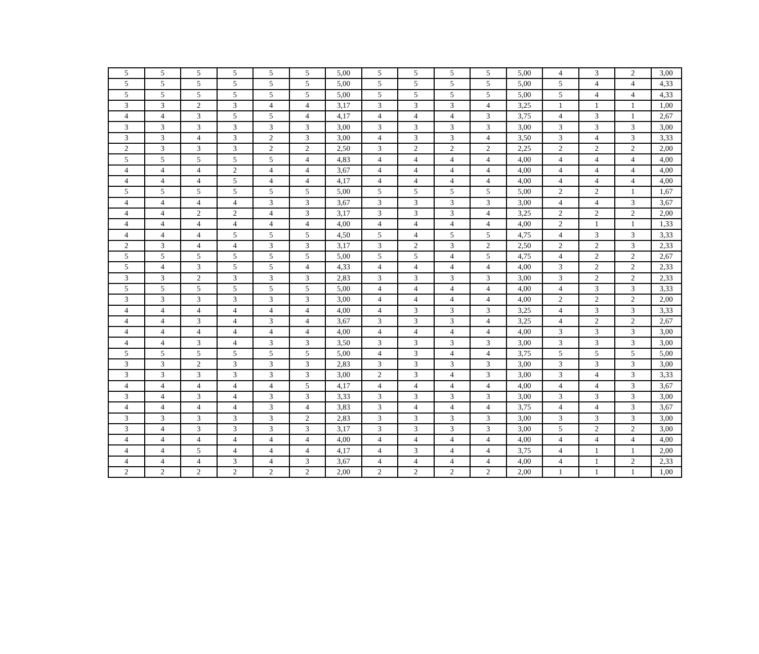| 5 | 5 | 5 | 5 | 5 | 5 | 5,00 | 5 | 5 | 5 | 5 | 5,00 | 4 | 3 | 2 | 3,00 |
| 5 | 5 | 5 | 5 | 5 | 5 | 5,00 | 5 | 5 | 5 | 5 | 5,00 | 5 | 4 | 4 | 4,33 |
| 5 | 5 | 5 | 5 | 5 | 5 | 5,00 | 5 | 5 | 5 | 5 | 5,00 | 5 | 4 | 4 | 4,33 |
| 3 | 3 | 2 | 3 | 4 | 4 | 3,17 | 3 | 3 | 3 | 4 | 3,25 | 1 | 1 | 1 | 1,00 |
| 4 | 4 | 3 | 5 | 5 | 4 | 4,17 | 4 | 4 | 4 | 3 | 3,75 | 4 | 3 | 1 | 2,67 |
| 3 | 3 | 3 | 3 | 3 | 3 | 3,00 | 3 | 3 | 3 | 3 | 3,00 | 3 | 3 | 3 | 3,00 |
| 3 | 3 | 4 | 3 | 2 | 3 | 3,00 | 4 | 3 | 3 | 4 | 3,50 | 3 | 4 | 3 | 3,33 |
| 2 | 3 | 3 | 3 | 2 | 2 | 2,50 | 3 | 2 | 2 | 2 | 2,25 | 2 | 2 | 2 | 2,00 |
| 5 | 5 | 5 | 5 | 5 | 4 | 4,83 | 4 | 4 | 4 | 4 | 4,00 | 4 | 4 | 4 | 4,00 |
| 4 | 4 | 4 | 2 | 4 | 4 | 3,67 | 4 | 4 | 4 | 4 | 4,00 | 4 | 4 | 4 | 4,00 |
| 4 | 4 | 4 | 5 | 4 | 4 | 4,17 | 4 | 4 | 4 | 4 | 4,00 | 4 | 4 | 4 | 4,00 |
| 5 | 5 | 5 | 5 | 5 | 5 | 5,00 | 5 | 5 | 5 | 5 | 5,00 | 2 | 2 | 1 | 1,67 |
| 4 | 4 | 4 | 4 | 3 | 3 | 3,67 | 3 | 3 | 3 | 3 | 3,00 | 4 | 4 | 3 | 3,67 |
| 4 | 4 | 2 | 2 | 4 | 3 | 3,17 | 3 | 3 | 3 | 4 | 3,25 | 2 | 2 | 2 | 2,00 |
| 4 | 4 | 4 | 4 | 4 | 4 | 4,00 | 4 | 4 | 4 | 4 | 4,00 | 2 | 1 | 1 | 1,33 |
| 4 | 4 | 4 | 5 | 5 | 5 | 4,50 | 5 | 4 | 5 | 5 | 4,75 | 4 | 3 | 3 | 3,33 |
| 2 | 3 | 4 | 4 | 3 | 3 | 3,17 | 3 | 2 | 3 | 2 | 2,50 | 2 | 2 | 3 | 2,33 |
| 5 | 5 | 5 | 5 | 5 | 5 | 5,00 | 5 | 5 | 4 | 5 | 4,75 | 4 | 2 | 2 | 2,67 |
| 5 | 4 | 3 | 5 | 5 | 4 | 4,33 | 4 | 4 | 4 | 4 | 4,00 | 3 | 2 | 2 | 2,33 |
| 3 | 3 | 2 | 3 | 3 | 3 | 2,83 | 3 | 3 | 3 | 3 | 3,00 | 3 | 2 | 2 | 2,33 |
| 5 | 5 | 5 | 5 | 5 | 5 | 5,00 | 4 | 4 | 4 | 4 | 4,00 | 4 | 3 | 3 | 3,33 |
| 3 | 3 | 3 | 3 | 3 | 3 | 3,00 | 4 | 4 | 4 | 4 | 4,00 | 2 | 2 | 2 | 2,00 |
| 4 | 4 | 4 | 4 | 4 | 4 | 4,00 | 4 | 3 | 3 | 3 | 3,25 | 4 | 3 | 3 | 3,33 |
| 4 | 4 | 3 | 4 | 3 | 4 | 3,67 | 3 | 3 | 3 | 4 | 3,25 | 4 | 2 | 2 | 2,67 |
| 4 | 4 | 4 | 4 | 4 | 4 | 4,00 | 4 | 4 | 4 | 4 | 4,00 | 3 | 3 | 3 | 3,00 |
| 4 | 4 | 3 | 4 | 3 | 3 | 3,50 | 3 | 3 | 3 | 3 | 3,00 | 3 | 3 | 3 | 3,00 |
| 5 | 5 | 5 | 5 | 5 | 5 | 5,00 | 4 | 3 | 4 | 4 | 3,75 | 5 | 5 | 5 | 5,00 |
| 3 | 3 | 2 | 3 | 3 | 3 | 2,83 | 3 | 3 | 3 | 3 | 3,00 | 3 | 3 | 3 | 3,00 |
| 3 | 3 | 3 | 3 | 3 | 3 | 3,00 | 2 | 3 | 4 | 3 | 3,00 | 3 | 4 | 3 | 3,33 |
| 4 | 4 | 4 | 4 | 4 | 5 | 4,17 | 4 | 4 | 4 | 4 | 4,00 | 4 | 4 | 3 | 3,67 |
| 3 | 4 | 3 | 4 | 3 | 3 | 3,33 | 3 | 3 | 3 | 3 | 3,00 | 3 | 3 | 3 | 3,00 |
| 4 | 4 | 4 | 4 | 3 | 4 | 3,83 | 3 | 4 | 4 | 4 | 3,75 | 4 | 4 | 3 | 3,67 |
| 3 | 3 | 3 | 3 | 3 | 2 | 2,83 | 3 | 3 | 3 | 3 | 3,00 | 3 | 3 | 3 | 3,00 |
| 3 | 4 | 3 | 3 | 3 | 3 | 3,17 | 3 | 3 | 3 | 3 | 3,00 | 5 | 2 | 2 | 3,00 |
| 4 | 4 | 4 | 4 | 4 | 4 | 4,00 | 4 | 4 | 4 | 4 | 4,00 | 4 | 4 | 4 | 4,00 |
| 4 | 4 | 5 | 4 | 4 | 4 | 4,17 | 4 | 3 | 4 | 4 | 3,75 | 4 | 1 | 1 | 2,00 |
| 4 | 4 | 4 | 3 | 4 | 3 | 3,67 | 4 | 4 | 4 | 4 | 4,00 | 4 | 1 | 2 | 2,33 |
| 2 | 2 | 2 | 2 | 2 | 2 | 2,00 | 2 | 2 | 2 | 2 | 2,00 | 1 | 1 | 1 | 1,00 |